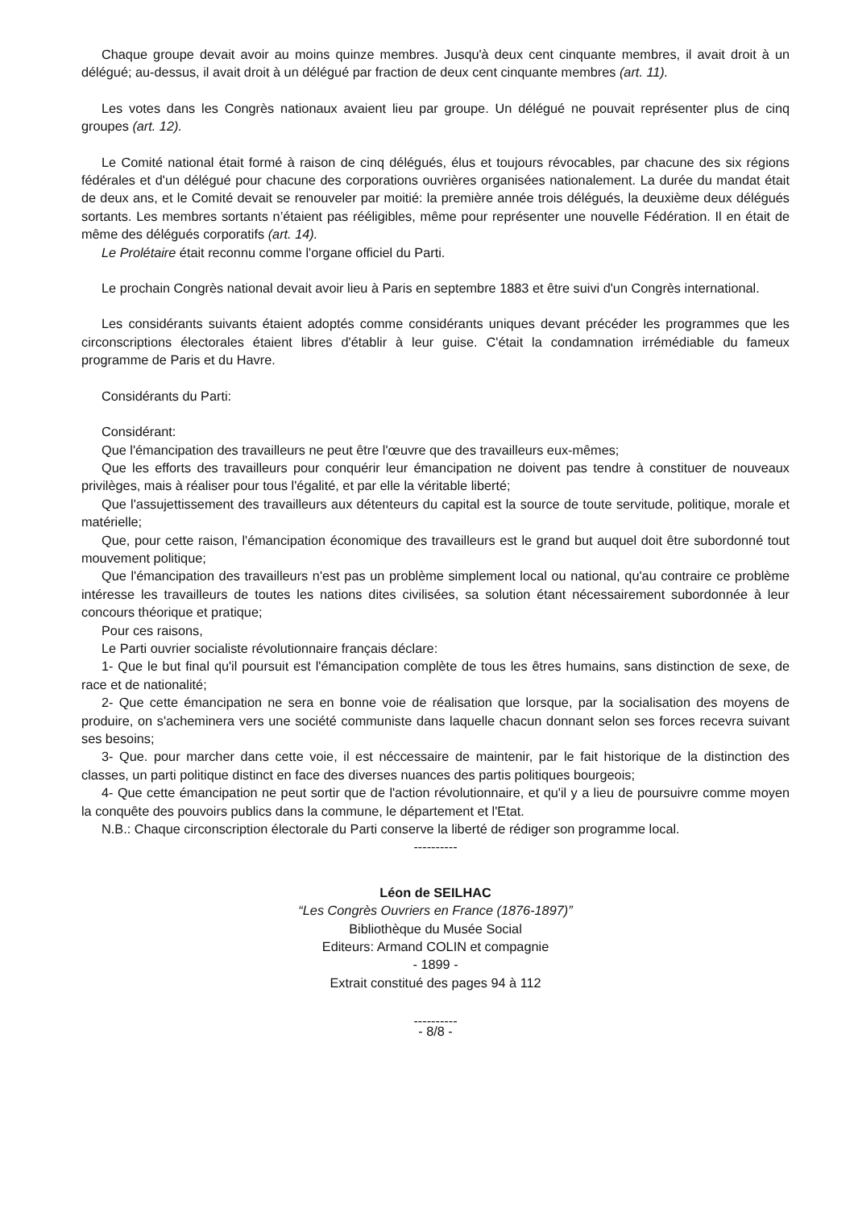Chaque groupe devait avoir au moins quinze membres. Jusqu'à deux cent cinquante membres, il avait droit à un délégué; au-dessus, il avait droit à un délégué par fraction de deux cent cinquante membres (art. 11).
Les votes dans les Congrès nationaux avaient lieu par groupe. Un délégué ne pouvait représenter plus de cinq groupes (art. 12).
Le Comité national était formé à raison de cinq délégués, élus et toujours révocables, par chacune des six régions fédérales et d'un délégué pour chacune des corporations ouvrières organisées nationalement. La durée du mandat était de deux ans, et le Comité devait se renouveler par moitié: la première année trois délégués, la deuxième deux délégués sortants. Les membres sortants n’étaient pas rééligibles, même pour représenter une nouvelle Fédération. Il en était de même des délégués corporatifs (art. 14).
Le Prolétaire était reconnu comme l'organe officiel du Parti.
Le prochain Congrès national devait avoir lieu à Paris en septembre 1883 et être suivi d'un Congrès international.
Les considérants suivants étaient adoptés comme considérants uniques devant précéder les programmes que les circonscriptions électorales étaient libres d'établir à leur guise. C'était la condamnation irrémédiable du fameux programme de Paris et du Havre.
Considérants du Parti:
Considérant:
Que l'émancipation des travailleurs ne peut être l'œuvre que des travailleurs eux-mêmes;
Que les efforts des travailleurs pour conquérir leur émancipation ne doivent pas tendre à constituer de nouveaux privilèges, mais à réaliser pour tous l'égalité, et par elle la véritable liberté;
Que l'assujettissement des travailleurs aux détenteurs du capital est la source de toute servitude, politique, morale et matérielle;
Que, pour cette raison, l'émancipation économique des travailleurs est le grand but auquel doit être subordonné tout mouvement politique;
Que l'émancipation des travailleurs n'est pas un problème simplement local ou national, qu'au contraire ce problème intéresse les travailleurs de toutes les nations dites civilisées, sa solution étant nécessairement subordonnée à leur concours théorique et pratique;
Pour ces raisons,
Le Parti ouvrier socialiste révolutionnaire français déclare:
1- Que le but final qu'il poursuit est l'émancipation complète de tous les êtres humains, sans distinction de sexe, de race et de nationalité;
2- Que cette émancipation ne sera en bonne voie de réalisation que lorsque, par la socialisation des moyens de produire, on s'acheminera vers une société communiste dans laquelle chacun donnant selon ses forces recevra suivant ses besoins;
3- Que. pour marcher dans cette voie, il est néccessaire de maintenir, par le fait historique de la distinction des classes, un parti politique distinct en face des diverses nuances des partis politiques bourgeois;
4- Que cette émancipation ne peut sortir que de l'action révolutionnaire, et qu'il y a lieu de poursuivre comme moyen la conquête des pouvoirs publics dans la commune, le département et l'Etat.
N.B.: Chaque circonscription électorale du Parti conserve la liberté de rédiger son programme local.
----------
Léon de SEILHAC
“Les Congrès Ouvriers en France (1876-1897)”
Bibliothèque du Musée Social
Editeurs: Armand COLIN et compagnie
- 1899 -
Extrait constitué des pages 94 à 112
----------
- 8/8 -